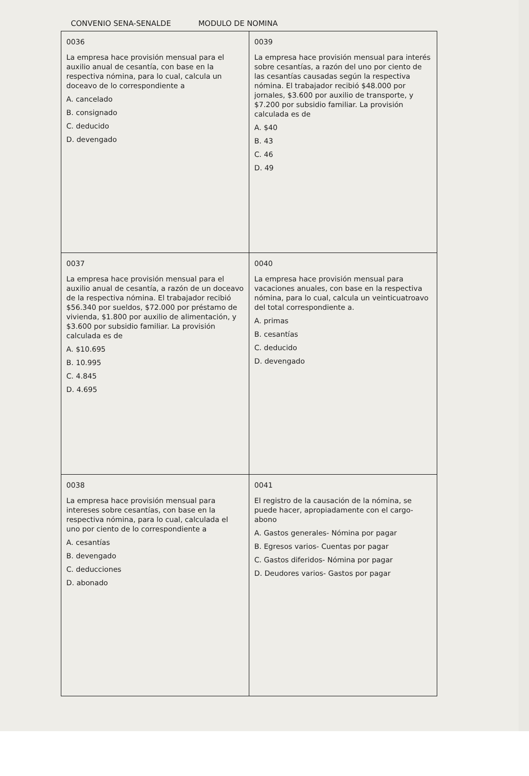CONVENIO SENA-SENALDE MODULO DE NOMINA
| 0036 La empresa hace provisión mensual para el auxilio anual de cesantía, con base en la respectiva nómina, para lo cual, calcula un doceavo de lo correspondiente a A. cancelado B. consignado C. deducido D. devengado | 0039 La empresa hace provisión mensual para interés sobre cesantías, a razón del uno por ciento de las cesantías causadas según la respectiva nómina. El trabajador recibió $48.000 por jornales, $3.600 por auxilio de transporte, y $7.200 por subsidio familiar. La provisión calculada es de A. $40 B. 43 C. 46 D. 49 |
| 0037 La empresa hace provisión mensual para el auxilio anual de cesantía, a razón de un doceavo de la respectiva nómina. El trabajador recibió $56.340 por sueldos, $72.000 por préstamo de vivienda, $1.800 por auxilio de alimentación, y $3.600 por subsidio familiar. La provisión calculada es de A. $10.695 B. 10.995 C. 4.845 D. 4.695 | 0040 La empresa hace provisión mensual para vacaciones anuales, con base en la respectiva nómina, para lo cual, calcula un veinticuatroavo del total correspondiente a. A. primas B. cesantías C. deducido D. devengado |
| 0038 La empresa hace provisión mensual para intereses sobre cesantías, con base en la respectiva nómina, para lo cual, calculada el uno por ciento de lo correspondiente a A. cesantías B. devengado C. deducciones D. abonado | 0041 El registro de la causación de la nómina, se puede hacer, apropiadamente con el cargo-abono A. Gastos generales- Nómina por pagar B. Egresos varios- Cuentas por pagar C. Gastos diferidos- Nómina por pagar D. Deudores varios- Gastos por pagar |